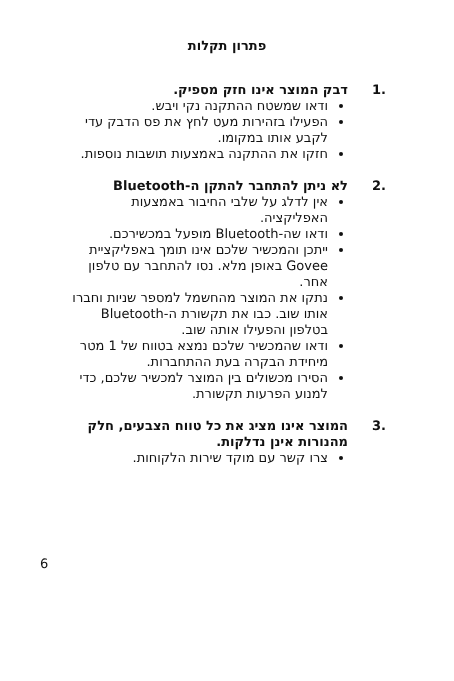פתרון תקלות
.1 דבק המוצר אינו חזק מספיק.
ודאו שמשטח ההתקנה נקי ויבש.
הפעילו בזהירות מעט לחץ את פס הדבק עדי לקבע אותו במקומו.
חזקו את ההתקנה באמצעות תושבות נוספות.
.2 לא ניתן להתחבר להתקן ה-Bluetooth
אין לדלג על שלבי החיבור באמצעות האפליקציה.
ודאו שה-Bluetooth מופעל במכשירכם.
ייתכן והמכשיר שלכם אינו תומך באפליקציית Govee באופן מלא. נסו להתחבר עם טלפון אחר.
נתקו את המוצר מהחשמל למספר שניות וחברו אותו שוב. כבו את תקשורת ה-Bluetooth בטלפון והפעילו אותה שוב.
ודאו שהמכשיר שלכם נמצא בטווח של 1 מטר מיחידת הבקרה בעת ההתחברות.
הסירו מכשולים בין המוצר למכשיר שלכם, כדי למנוע הפרעות תקשורת.
.3 המוצר אינו מציג את כל טווח הצבעים, חלק מהנורות אינן נדלקות.
צרו קשר עם מוקד שירות הלקוחות.
6